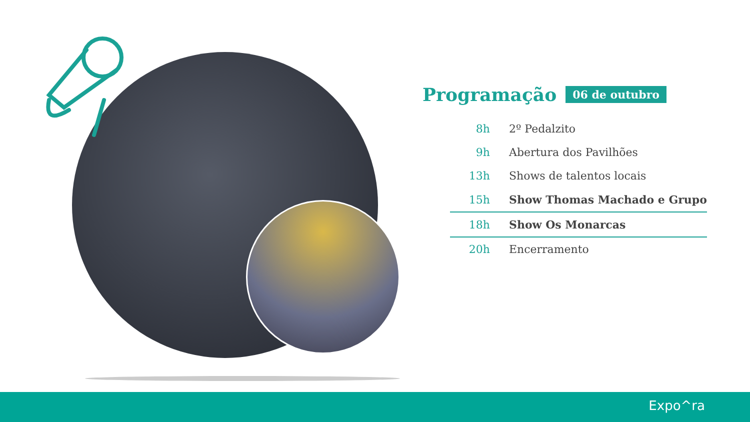Programação 06 de outubro
| 8h | 2º Pedalzito |
| 9h | Abertura dos Pavilhões |
| 13h | Shows de talentos locais |
| 15h | Show Thomas Machado e Grupo |
| 18h | Show Os Monarcas |
| 20h | Encerramento |
Expo^ra